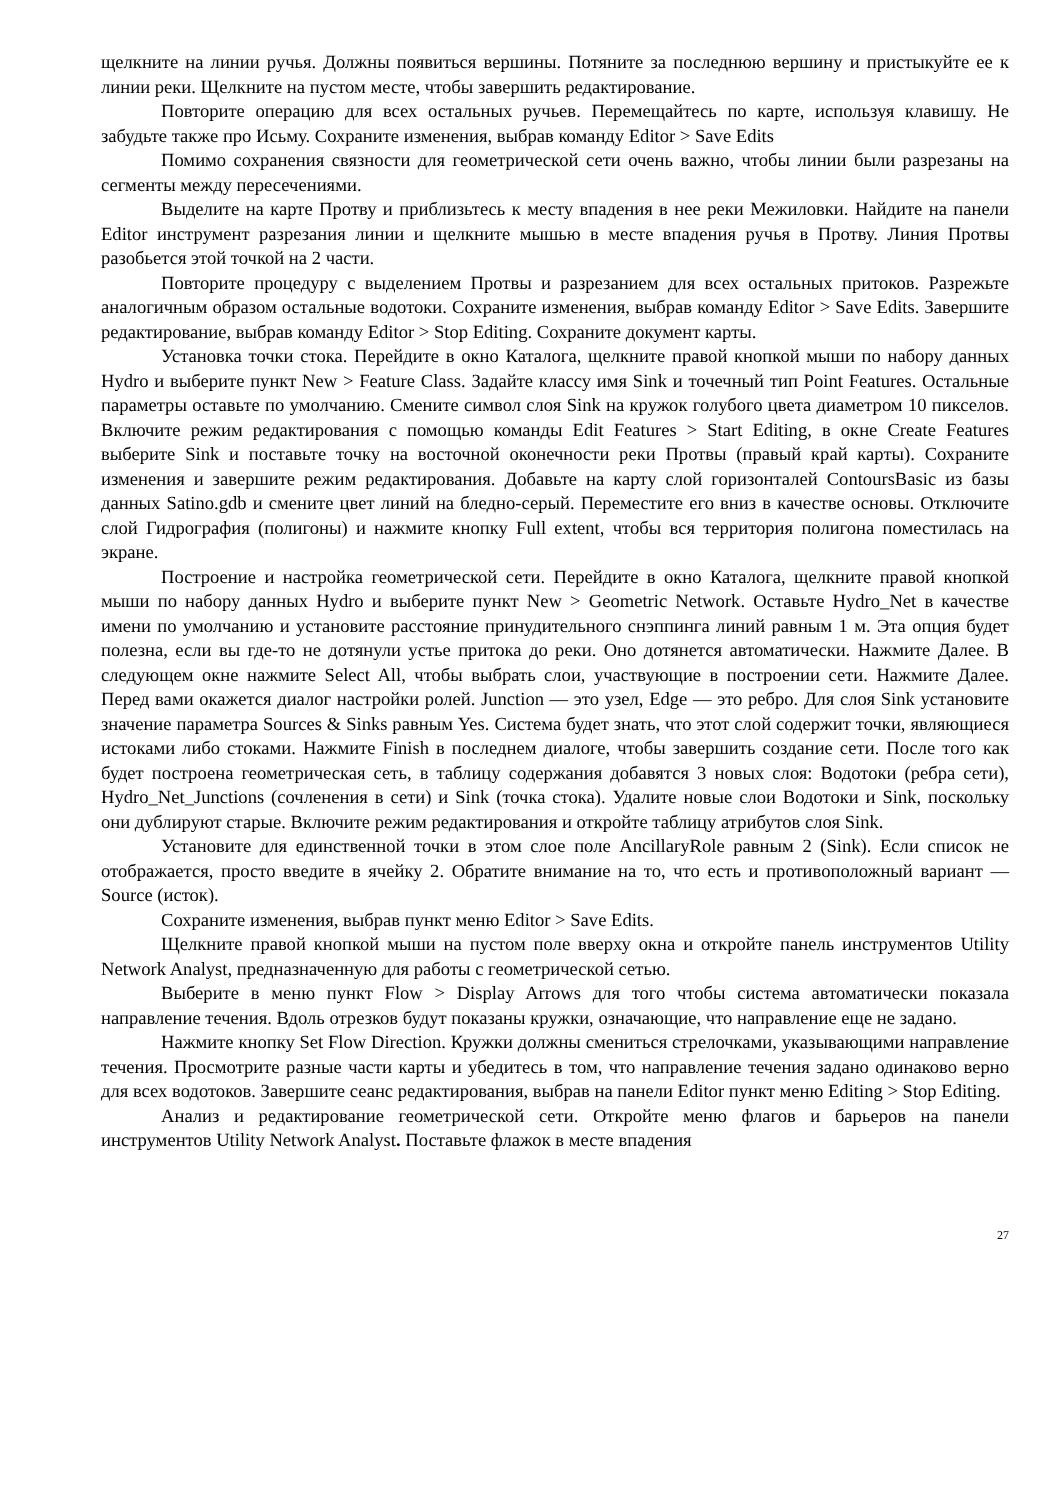щелкните на линии ручья. Должны появиться вершины. Потяните за последнюю вершину и пристыкуйте ее к линии реки. Щелкните на пустом месте, чтобы завершить редактирование.
Повторите операцию для всех остальных ручьев. Перемещайтесь по карте, используя клавишу. Не забудьте также про Исьму. Сохраните изменения, выбрав команду Editor > Save Edits
Помимо сохранения связности для геометрической сети очень важно, чтобы линии были разрезаны на сегменты между пересечениями.
Выделите на карте Протву и приблизьтесь к месту впадения в нее реки Межиловки. Найдите на панели Editor инструмент разрезания линии и щелкните мышью в месте впадения ручья в Протву. Линия Протвы разобьется этой точкой на 2 части.
Повторите процедуру с выделением Протвы и разрезанием для всех остальных притоков. Разрежьте аналогичным образом остальные водотоки. Сохраните изменения, выбрав команду Editor > Save Edits. Завершите редактирование, выбрав команду Editor > Stop Editing. Сохраните документ карты.
Установка точки стока. Перейдите в окно Каталога, щелкните правой кнопкой мыши по набору данных Hydro и выберите пункт New > Feature Class. Задайте классу имя Sink и точечный тип Point Features. Остальные параметры оставьте по умолчанию. Смените символ слоя Sink на кружок голубого цвета диаметром 10 пикселов. Включите режим редактирования с помощью команды Edit Features > Start Editing, в окне Create Features выберите Sink и поставьте точку на восточной оконечности реки Протвы (правый край карты). Сохраните изменения и завершите режим редактирования. Добавьте на карту слой горизонталей ContoursBasic из базы данных Satino.gdb и смените цвет линий на бледно-серый. Переместите его вниз в качестве основы. Отключите слой Гидрография (полигоны) и нажмите кнопку Full extent, чтобы вся территория полигона поместилась на экране.
Построение и настройка геометрической сети. Перейдите в окно Каталога, щелкните правой кнопкой мыши по набору данных Hydro и выберите пункт New > Geometric Network. Оставьте Hydro_Net в качестве имени по умолчанию и установите расстояние принудительного снэппинга линий равным 1 м. Эта опция будет полезна, если вы где-то не дотянули устье притока до реки. Оно дотянется автоматически. Нажмите Далее. В следующем окне нажмите Select All, чтобы выбрать слои, участвующие в построении сети. Нажмите Далее. Перед вами окажется диалог настройки ролей. Junction — это узел, Edge — это ребро. Для слоя Sink установите значение параметра Sources & Sinks равным Yes. Система будет знать, что этот слой содержит точки, являющиеся истоками либо стоками. Нажмите Finish в последнем диалоге, чтобы завершить создание сети. После того как будет построена геометрическая сеть, в таблицу содержания добавятся 3 новых слоя: Водотоки (ребра сети), Hydro_Net_Junctions (сочленения в сети) и Sink (точка стока). Удалите новые слои Водотоки и Sink, поскольку они дублируют старые. Включите режим редактирования и откройте таблицу атрибутов слоя Sink.
Установите для единственной точки в этом слое поле AncillaryRole равным 2 (Sink). Если список не отображается, просто введите в ячейку 2. Обратите внимание на то, что есть и противоположный вариант — Source (исток).
Сохраните изменения, выбрав пункт меню Editor > Save Edits.
Щелкните правой кнопкой мыши на пустом поле вверху окна и откройте панель инструментов Utility Network Analyst, предназначенную для работы с геометрической сетью.
Выберите в меню пункт Flow > Display Arrows для того чтобы система автоматически показала направление течения. Вдоль отрезков будут показаны кружки, означающие, что направление еще не задано.
Нажмите кнопку Set Flow Direction. Кружки должны смениться стрелочками, указывающими направление течения. Просмотрите разные части карты и убедитесь в том, что направление течения задано одинаково верно для всех водотоков. Завершите сеанс редактирования, выбрав на панели Editor пункт меню Editing > Stop Editing.
Анализ и редактирование геометрической сети. Откройте меню флагов и барьеров на панели инструментов Utility Network Analyst. Поставьте флажок в месте впадения
27